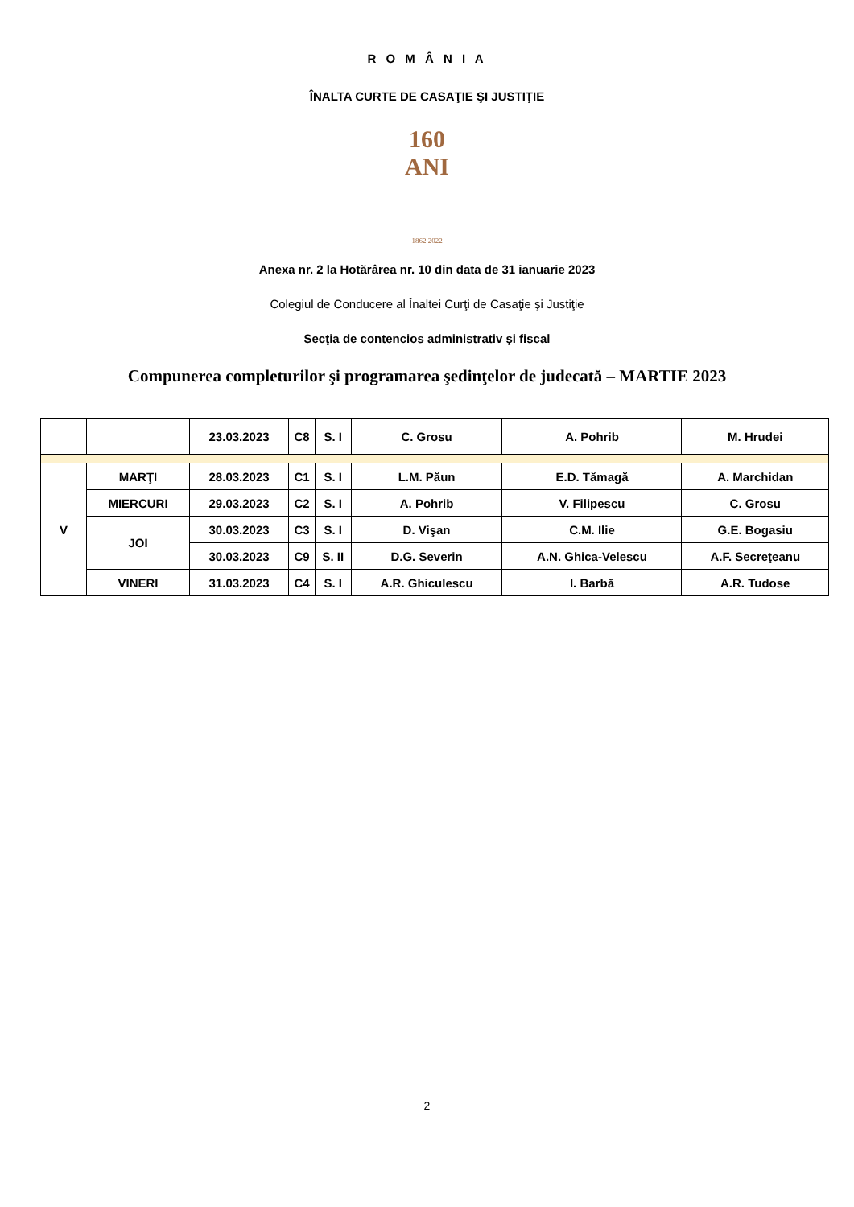R O M Â N I A
ÎNALTA CURTE DE CASAŢIE ŞI JUSTIŢIE
160 ANI
1862 2022
Anexa nr. 2 la Hotărârea nr. 10 din data de 31 ianuarie 2023
Colegiul de Conducere al Înaltei Curţi de Casaţie şi Justiţie
Secţia de contencios administrativ şi fiscal
Compunerea completurilor şi programarea şedinţelor de judecată – MARTIE 2023
| | | 23.03.2023 | C8 | S. I | C. Grosu | A. Pohrib | M. Hrudei |
| V | MARŢI | 28.03.2023 | C1 | S. I | L.M. Păun | E.D. Tămagă | A. Marchidan |
| | MIERCURI | 29.03.2023 | C2 | S. I | A. Pohrib | V. Filipescu | C. Grosu |
| | JOI | 30.03.2023 | C3 | S. I | D. Vişan | C.M. Ilie | G.E. Bogasiu |
| | | 30.03.2023 | C9 | S. II | D.G. Severin | A.N. Ghica-Velescu | A.F. Secreţeanu |
| | VINERI | 31.03.2023 | C4 | S. I | A.R. Ghiculescu | I. Barbă | A.R. Tudose |
2